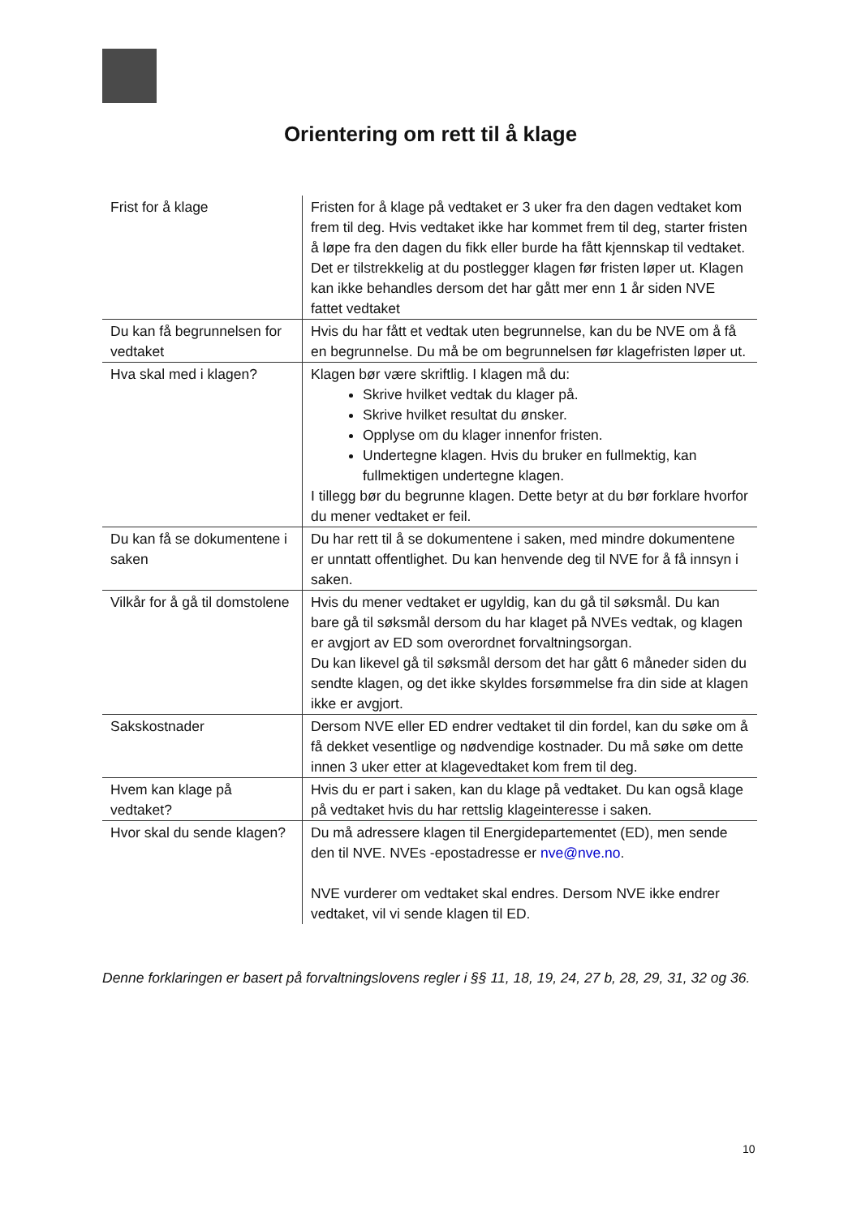Orientering om rett til å klage
| Frist for å klage | Fristen for å klage på vedtaket er 3 uker fra den dagen vedtaket kom frem til deg. Hvis vedtaket ikke har kommet frem til deg, starter fristen å løpe fra den dagen du fikk eller burde ha fått kjennskap til vedtaket. Det er tilstrekkelig at du postlegger klagen før fristen løper ut. Klagen kan ikke behandles dersom det har gått mer enn 1 år siden NVE fattet vedtaket |
| Du kan få begrunnelsen for vedtaket | Hvis du har fått et vedtak uten begrunnelse, kan du be NVE om å få en begrunnelse. Du må be om begrunnelsen før klagefristen løper ut. |
| Hva skal med i klagen? | Klagen bør være skriftlig. I klagen må du: Skrive hvilket vedtak du klager på. Skrive hvilket resultat du ønsker. Opplyse om du klager innenfor fristen. Undertegne klagen. Hvis du bruker en fullmektig, kan fullmektigen undertegne klagen. I tillegg bør du begrunne klagen. Dette betyr at du bør forklare hvorfor du mener vedtaket er feil. |
| Du kan få se dokumentene i saken | Du har rett til å se dokumentene i saken, med mindre dokumentene er unntatt offentlighet. Du kan henvende deg til NVE for å få innsyn i saken. |
| Vilkår for å gå til domstolene | Hvis du mener vedtaket er ugyldig, kan du gå til søksmål. Du kan bare gå til søksmål dersom du har klaget på NVEs vedtak, og klagen er avgjort av ED som overordnet forvaltningsorgan. Du kan likevel gå til søksmål dersom det har gått 6 måneder siden du sendte klagen, og det ikke skyldes forsømmelse fra din side at klagen ikke er avgjort. |
| Sakskostnader | Dersom NVE eller ED endrer vedtaket til din fordel, kan du søke om å få dekket vesentlige og nødvendige kostnader. Du må søke om dette innen 3 uker etter at klagevedtaket kom frem til deg. |
| Hvem kan klage på vedtaket? | Hvis du er part i saken, kan du klage på vedtaket. Du kan også klage på vedtaket hvis du har rettslig klageinteresse i saken. |
| Hvor skal du sende klagen? | Du må adressere klagen til Energidepartementet (ED), men sende den til NVE. NVEs -epostadresse er nve@nve.no . NVE vurderer om vedtaket skal endres. Dersom NVE ikke endrer vedtaket, vil vi sende klagen til ED. |
Denne forklaringen er basert på forvaltningslovens regler i §§ 11, 18, 19, 24, 27 b, 28, 29, 31, 32 og 36.
10